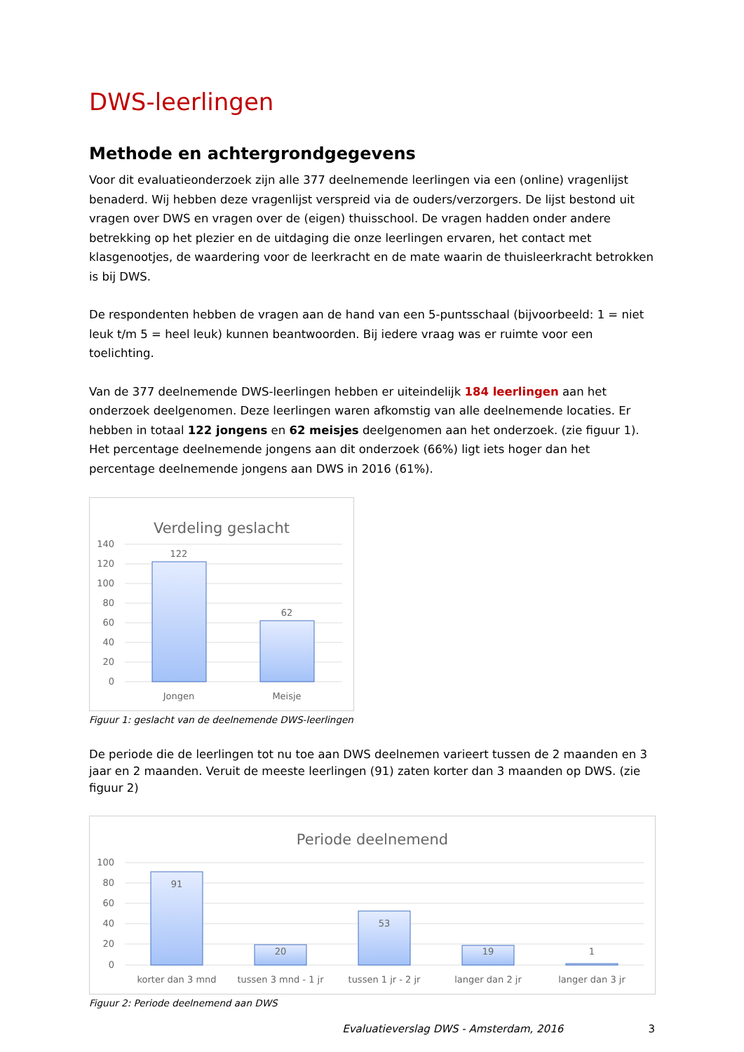DWS-leerlingen
Methode en achtergrondgegevens
Voor dit evaluatieonderzoek zijn alle 377 deelnemende leerlingen via een (online) vragenlijst benaderd. Wij hebben deze vragenlijst verspreid via de ouders/verzorgers. De lijst bestond uit vragen over DWS en vragen over de (eigen) thuisschool. De vragen hadden onder andere betrekking op het plezier en de uitdaging die onze leerlingen ervaren, het contact met klasgenootjes, de waardering voor de leerkracht en de mate waarin de thuisleerkracht betrokken is bij DWS.
De respondenten hebben de vragen aan de hand van een 5-puntsschaal (bijvoorbeeld: 1 = niet leuk t/m 5 = heel leuk) kunnen beantwoorden. Bij iedere vraag was er ruimte voor een toelichting.
Van de 377 deelnemende DWS-leerlingen hebben er uiteindelijk 184 leerlingen aan het onderzoek deelgenomen. Deze leerlingen waren afkomstig van alle deelnemende locaties. Er hebben in totaal 122 jongens en 62 meisjes deelgenomen aan het onderzoek. (zie figuur 1). Het percentage deelnemende jongens aan dit onderzoek (66%) ligt iets hoger dan het percentage deelnemende jongens aan DWS in 2016 (61%).
Verdeling geslacht
140
120
100
80
60
40
20
0
122
62
Jongen
Meisje
Figuur 1: geslacht van de deelnemende DWS-leerlingen
De periode die de leerlingen tot nu toe aan DWS deelnemen varieert tussen de 2 maanden en 3 jaar en 2 maanden. Veruit de meeste leerlingen (91) zaten korter dan 3 maanden op DWS. (zie figuur 2)
Periode deelnemend
100
80
60
40
20
0
91
20
53
19
1
korter dan 3 mnd
tussen 3 mnd - 1 jr
tussen 1 jr - 2 jr
langer dan 2 jr
langer dan 3 jr
Figuur 2: Periode deelnemend aan DWS
Evaluatieverslag DWS - Amsterdam, 2016 3